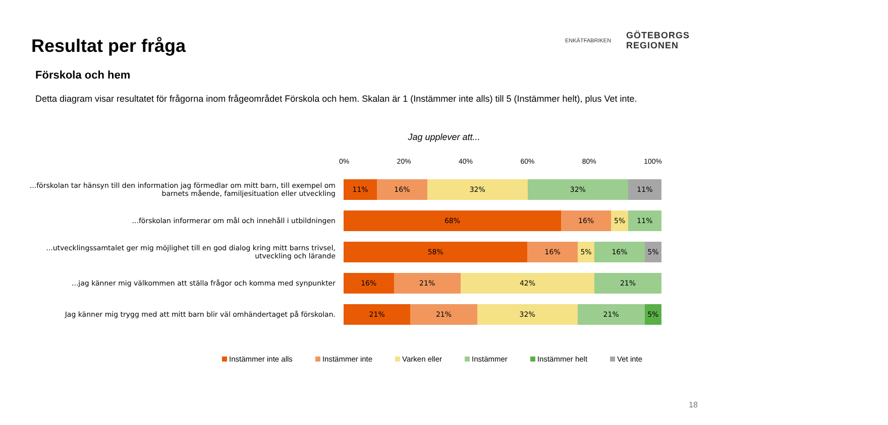Resultat per fråga
ENKÄTFABRIKEN
GÖTEBORGS
REGIONEN
Förskola och hem
Detta diagram visar resultatet för frågorna inom frågeområdet Förskola och hem. Skalan är 1 (Instämmer inte alls) till 5 (Instämmer helt), plus Vet inte.
Jag upplever att...
0% 20% 40% 60% 80% 100%
...förskolan tar hänsyn till den information jag förmedlar om mitt barn, till exempel om barnets mående, familjesituation eller utveckling
11% 16% 32% 32% 11%
...förskolan informerar om mål och innehåll i utbildningen
68% 16% 5% 11%
...utvecklingssamtalet ger mig möjlighet till en god dialog kring mitt barns trivsel, utveckling och lärande
58% 16% 5% 16% 5%
...jag känner mig välkommen att ställa frågor och komma med synpunkter
16% 21% 42% 21%
Jag känner mig trygg med att mitt barn blir väl omhändertaget på förskolan.
21% 21% 32% 21% 5%
Instämmer inte alls Instämmer inte Varken eller Instämmer Instämmer helt Vet inte
18